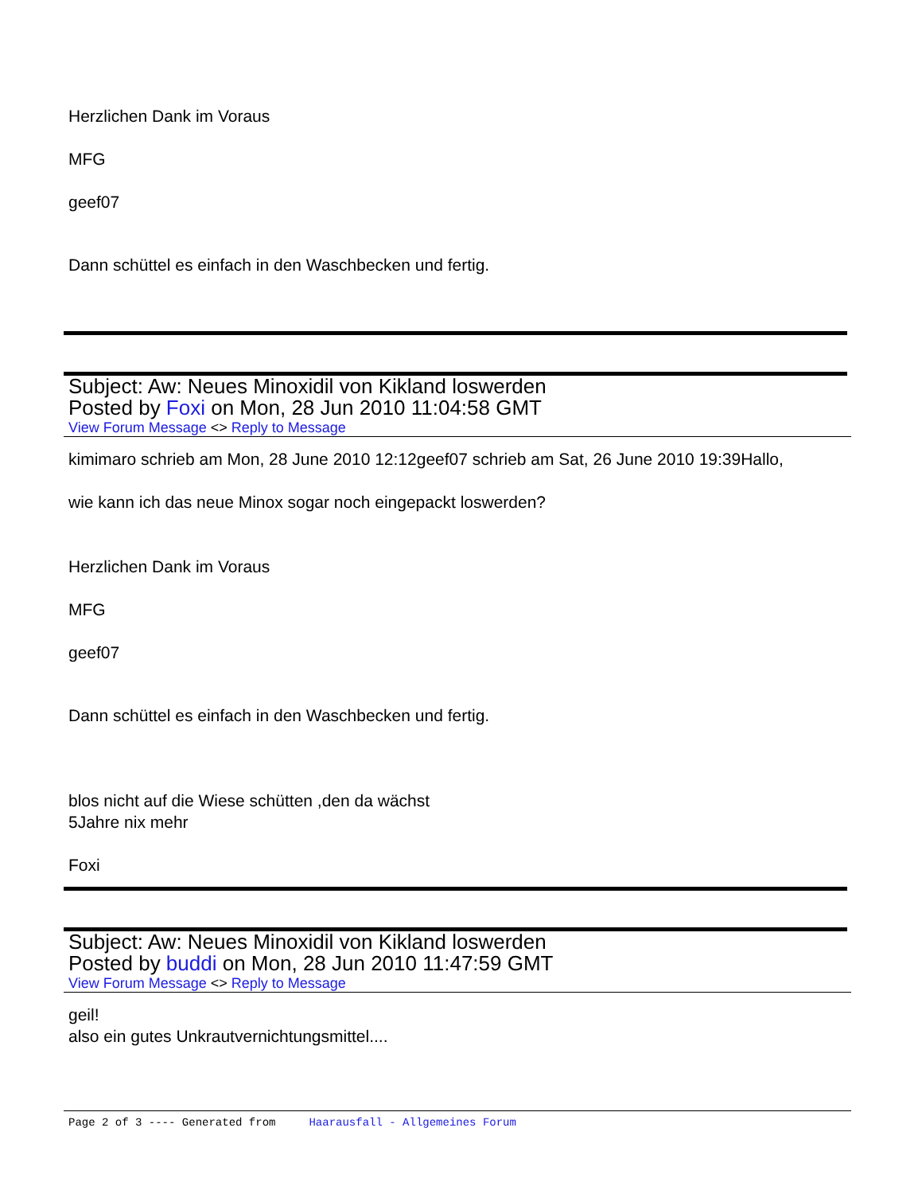Herzlichen Dank im Voraus
MFG
geef07
Dann schüttel es einfach in den Waschbecken und fertig.
Subject: Aw: Neues Minoxidil von Kikland loswerden
Posted by Foxi on Mon, 28 Jun 2010 11:04:58 GMT
View Forum Message <> Reply to Message
kimimaro schrieb am Mon, 28 June 2010 12:12geef07 schrieb am Sat, 26 June 2010 19:39Hallo,
wie kann ich das neue Minox sogar noch eingepackt loswerden?
Herzlichen Dank im Voraus
MFG
geef07
Dann schüttel es einfach in den Waschbecken und fertig.
blos nicht auf die Wiese schütten ,den da wächst
5Jahre nix mehr
Foxi
Subject: Aw: Neues Minoxidil von Kikland loswerden
Posted by buddi on Mon, 28 Jun 2010 11:47:59 GMT
View Forum Message <> Reply to Message
geil!
also ein gutes Unkrautvernichtungsmittel....
Page 2 of 3 ---- Generated from Haarausfall - Allgemeines Forum